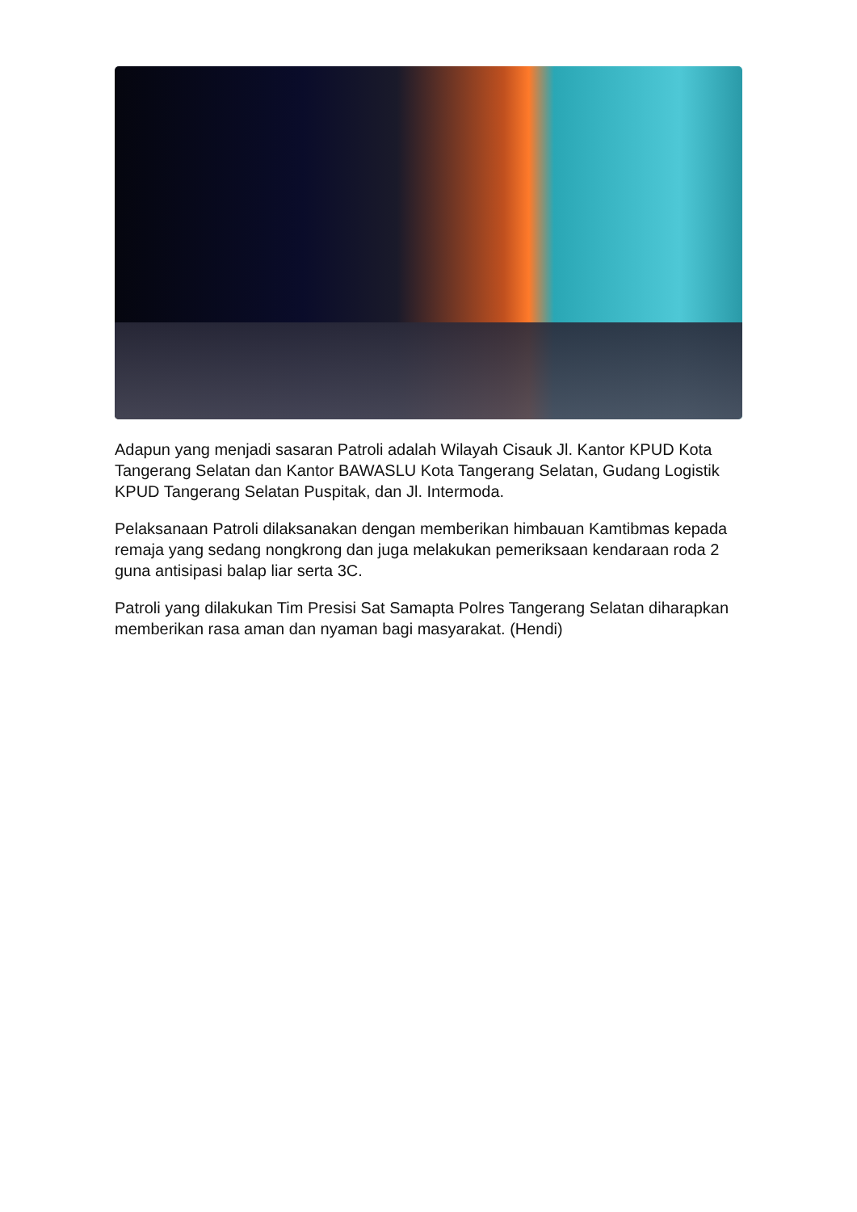Adapun yang menjadi sasaran Patroli adalah Wilayah Cisauk Jl. Kantor KPUD Kota Tangerang Selatan dan Kantor BAWASLU Kota Tangerang Selatan, Gudang Logistik KPUD Tangerang Selatan Puspitak, dan Jl. Intermoda.
Pelaksanaan Patroli dilaksanakan dengan memberikan himbauan Kamtibmas kepada remaja yang sedang nongkrong dan juga melakukan pemeriksaan kendaraan roda 2 guna antisipasi balap liar serta 3C.
Patroli yang dilakukan Tim Presisi Sat Samapta Polres Tangerang Selatan diharapkan memberikan rasa aman dan nyaman bagi masyarakat. (Hendi)